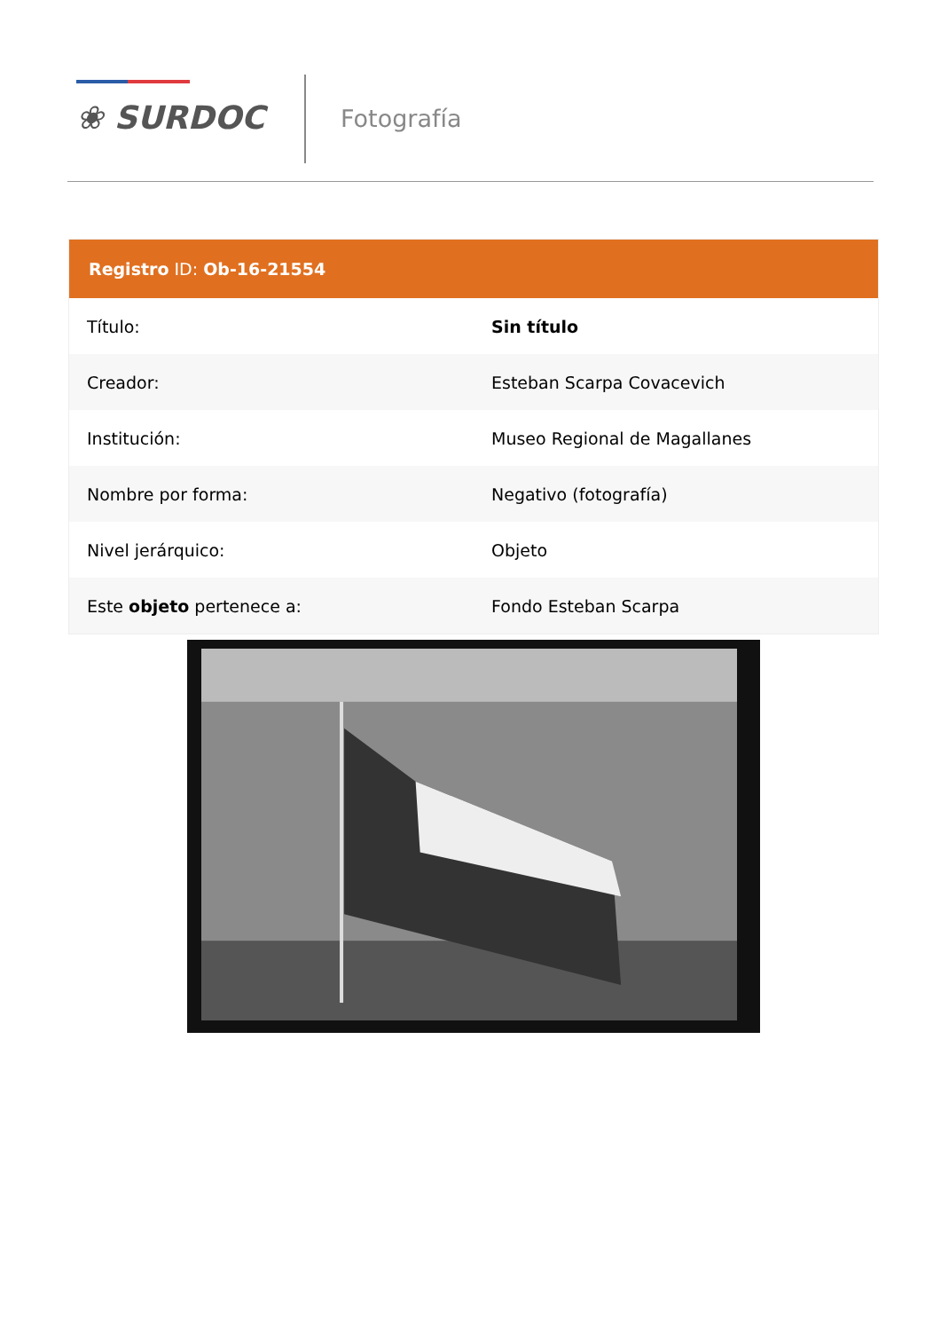❀ SURDOC Fotografía
| Registro ID: Ob-16-21554 | |
| --- | --- |
| Título: | Sin título |
| Creador: | Esteban Scarpa Covacevich |
| Institución: | Museo Regional de Magallanes |
| Nombre por forma: | Negativo (fotografía) |
| Nivel jerárquico: | Objeto |
| Este objeto pertenece a: | Fondo Esteban Scarpa |